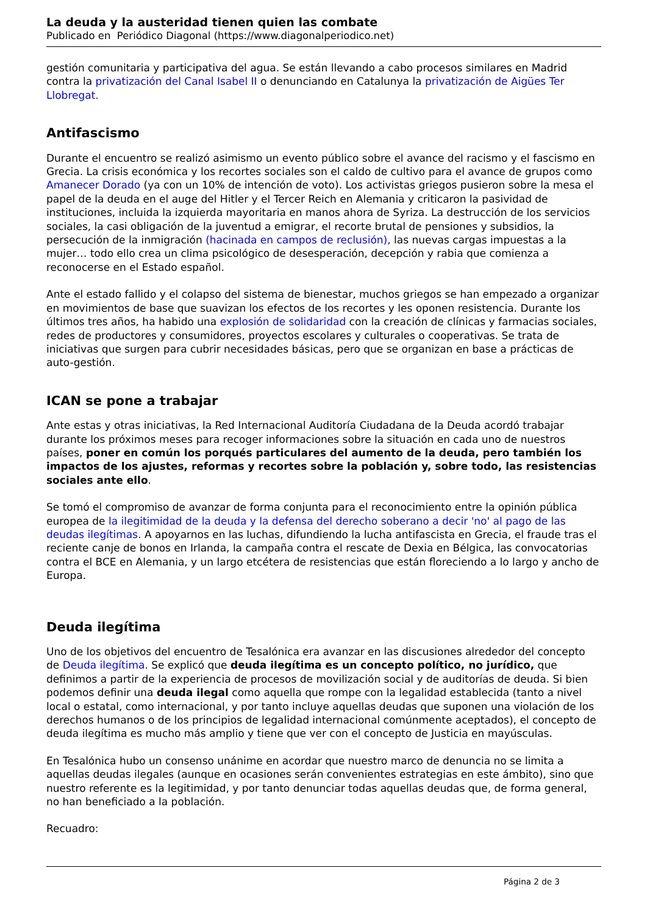La deuda y la austeridad tienen quien las combate
Publicado en Periódico Diagonal (https://www.diagonalperiodico.net)
gestión comunitaria y participativa del agua. Se están llevando a cabo procesos similares en Madrid contra la privatización del Canal Isabel II o denunciando en Catalunya la privatización de Aigües Ter Llobregat.
Antifascismo
Durante el encuentro se realizó asimismo un evento público sobre el avance del racismo y el fascismo en Grecia. La crisis económica y los recortes sociales son el caldo de cultivo para el avance de grupos como Amanecer Dorado (ya con un 10% de intención de voto). Los activistas griegos pusieron sobre la mesa el papel de la deuda en el auge del Hitler y el Tercer Reich en Alemania y criticaron la pasividad de instituciones, incluida la izquierda mayoritaria en manos ahora de Syriza. La destrucción de los servicios sociales, la casi obligación de la juventud a emigrar, el recorte brutal de pensiones y subsidios, la persecución de la inmigración (hacinada en campos de reclusión), las nuevas cargas impuestas a la mujer… todo ello crea un clima psicológico de desesperación, decepción y rabia que comienza a reconocerse en el Estado español.
Ante el estado fallido y el colapso del sistema de bienestar, muchos griegos se han empezado a organizar en movimientos de base que suavizan los efectos de los recortes y les oponen resistencia. Durante los últimos tres años, ha habido una explosión de solidaridad con la creación de clínicas y farmacias sociales, redes de productores y consumidores, proyectos escolares y culturales o cooperativas. Se trata de iniciativas que surgen para cubrir necesidades básicas, pero que se organizan en base a prácticas de auto-gestión.
ICAN se pone a trabajar
Ante estas y otras iniciativas, la Red Internacional Auditoría Ciudadana de la Deuda acordó trabajar durante los próximos meses para recoger informaciones sobre la situación en cada uno de nuestros países, poner en común los porqués particulares del aumento de la deuda, pero también los impactos de los ajustes, reformas y recortes sobre la población y, sobre todo, las resistencias sociales ante ello.
Se tomó el compromiso de avanzar de forma conjunta para el reconocimiento entre la opinión pública europea de la ilegitimidad de la deuda y la defensa del derecho soberano a decir 'no' al pago de las deudas ilegítimas. A apoyarnos en las luchas, difundiendo la lucha antifascista en Grecia, el fraude tras el reciente canje de bonos en Irlanda, la campaña contra el rescate de Dexia en Bélgica, las convocatorias contra el BCE en Alemania, y un largo etcétera de resistencias que están floreciendo a lo largo y ancho de Europa.
Deuda ilegítima
Uno de los objetivos del encuentro de Tesalónica era avanzar en las discusiones alrededor del concepto de Deuda ilegítima. Se explicó que deuda ilegítima es un concepto político, no jurídico, que definimos a partir de la experiencia de procesos de movilización social y de auditorías de deuda. Si bien podemos definir una deuda ilegal como aquella que rompe con la legalidad establecida (tanto a nivel local o estatal, como internacional, y por tanto incluye aquellas deudas que suponen una violación de los derechos humanos o de los principios de legalidad internacional comúnmente aceptados), el concepto de deuda ilegítima es mucho más amplio y tiene que ver con el concepto de Justicia en mayúsculas.
En Tesalónica hubo un consenso unánime en acordar que nuestro marco de denuncia no se limita a aquellas deudas ilegales (aunque en ocasiones serán convenientes estrategias en este ámbito), sino que nuestro referente es la legitimidad, y por tanto denunciar todas aquellas deudas que, de forma general, no han beneficiado a la población.
Recuadro:
Página 2 de 3